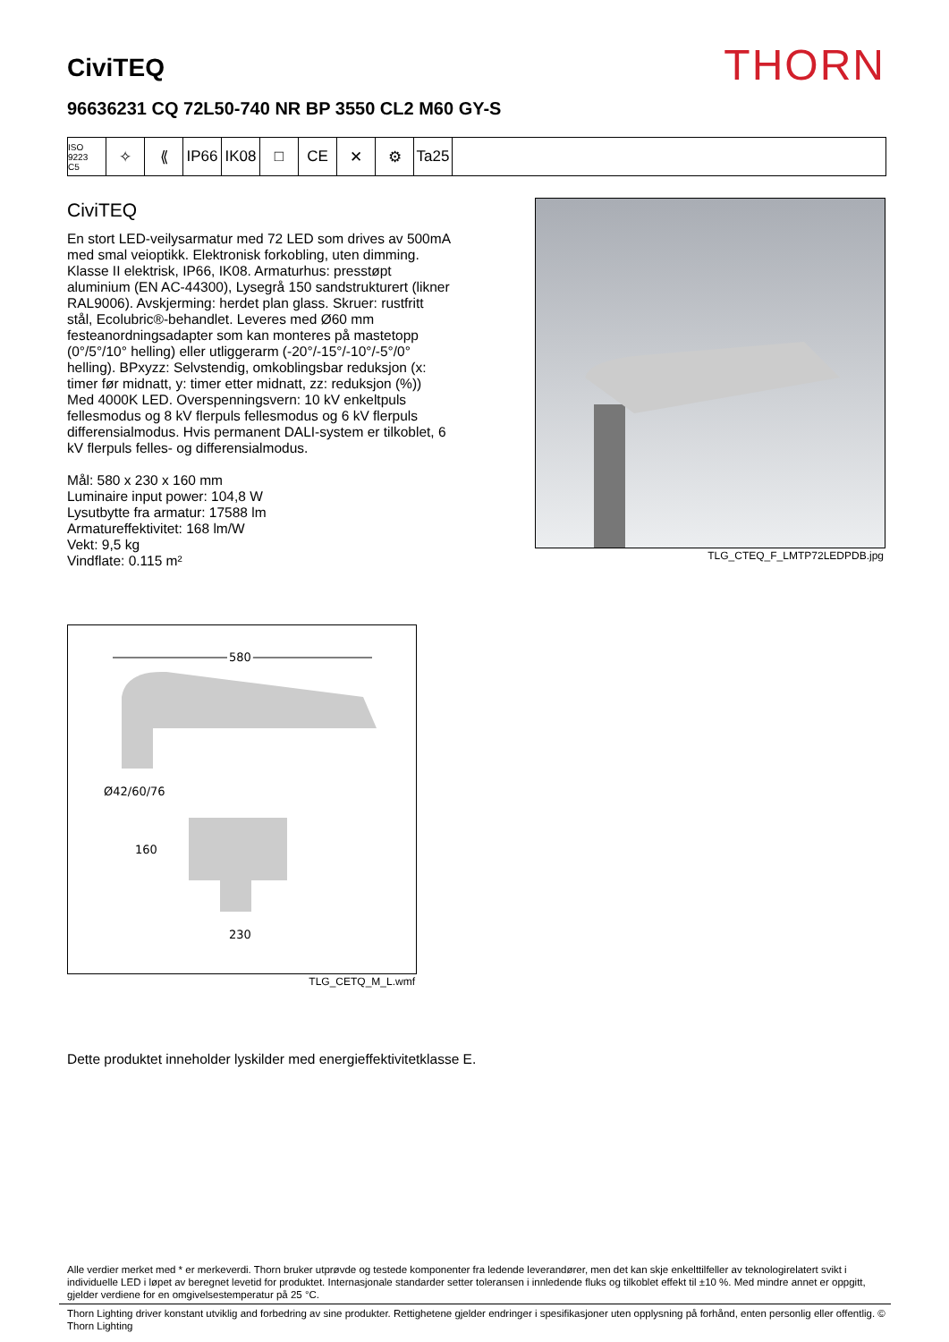CiviTEQ
THORN
96636231 CQ 72L50-740 NR BP 3550 CL2 M60 GY-S
ISO 9223
C5
✧ ⟪ IP66 IK08 □ CE ✕ ⚙ Ta25
CiviTEQ
En stort LED-veilysarmatur med 72 LED som drives av 500mA med smal veioptikk. Elektronisk forkobling, uten dimming. Klasse II elektrisk, IP66, IK08. Armaturhus: presstøpt aluminium (EN AC-44300), Lysegrå 150 sandstrukturert (likner RAL9006). Avskjerming: herdet plan glass. Skruer: rustfritt stål, Ecolubric®-behandlet. Leveres med Ø60 mm festeanordningsadapter som kan monteres på mastetopp (0°/5°/10° helling) eller utliggerarm (-20°/-15°/-10°/-5°/0° helling). BPxyzz: Selvstendig, omkoblingsbar reduksjon (x: timer før midnatt, y: timer etter midnatt, zz: reduksjon (%)) Med 4000K LED. Overspenningsvern: 10 kV enkeltpuls fellesmodus og 8 kV flerpuls fellesmodus og 6 kV flerpuls differensialmodus. Hvis permanent DALI-system er tilkoblet, 6 kV flerpuls felles- og differensialmodus.
Mål: 580 x 230 x 160 mm
Luminaire input power: 104,8 W
Lysutbytte fra armatur: 17588 lm
Armatureffektivitet: 168 lm/W
Vekt: 9,5 kg
Vindflate: 0.115 m²
TLG_CTEQ_F_LMTP72LEDPDB.jpg
580
Ø42/60/76
160
230
TLG_CETQ_M_L.wmf
Dette produktet inneholder lyskilder med energieffektivitetklasse E.
Alle verdier merket med * er merkeverdi. Thorn bruker utprøvde og testede komponenter fra ledende leverandører, men det kan skje enkelttilfeller av teknologirelatert svikt i individuelle LED i løpet av beregnet levetid for produktet. Internasjonale standarder setter toleransen i innledende fluks og tilkoblet effekt til ±10 %. Med mindre annet er oppgitt, gjelder verdiene for en omgivelsestemperatur på 25 °C.
Thorn Lighting driver konstant utviklig and forbedring av sine produkter. Rettighetene gjelder endringer i spesifikasjoner uten opplysning på forhånd, enten personlig eller offentlig. © Thorn Lighting